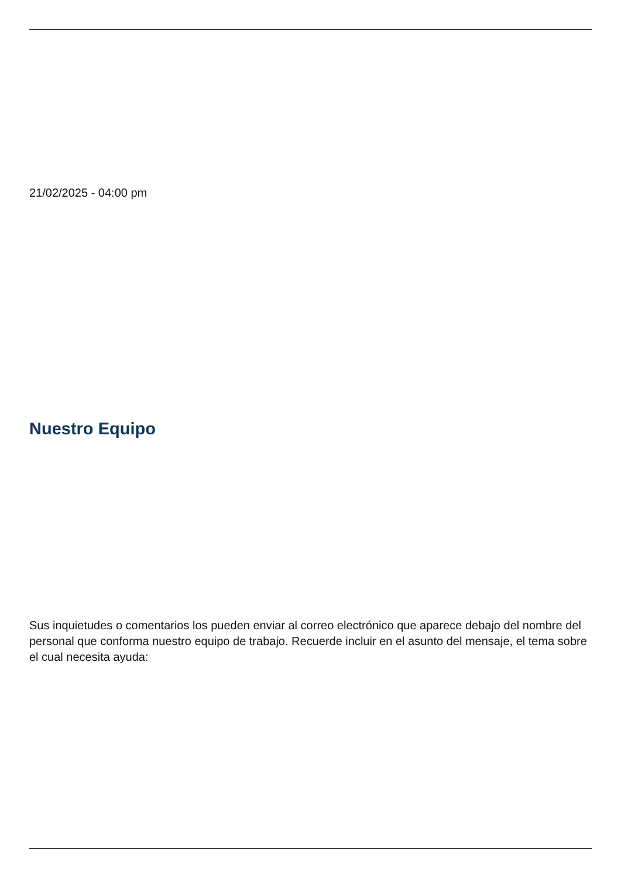21/02/2025 - 04:00 pm
Nuestro Equipo
Sus inquietudes o comentarios los pueden enviar al correo electrónico que aparece debajo del nombre del personal que conforma nuestro equipo de trabajo. Recuerde incluir en el asunto del mensaje, el tema sobre el cual necesita ayuda: